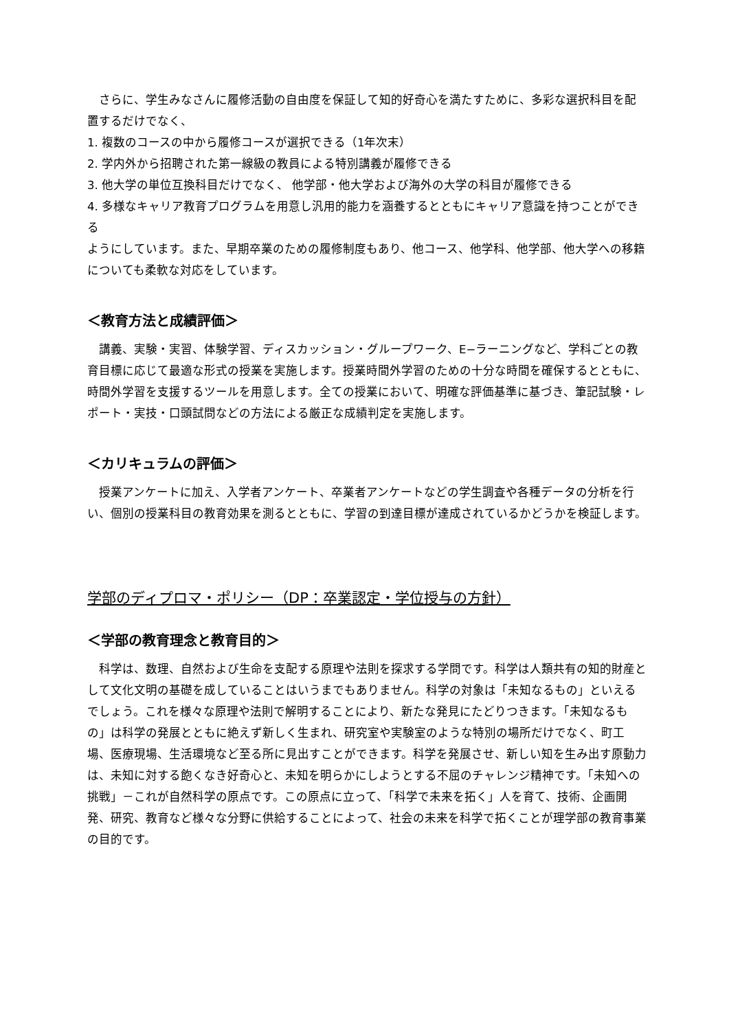さらに、学生みなさんに履修活動の自由度を保証して知的好奇心を満たすために、多彩な選択科目を配置するだけでなく、
1. 複数のコースの中から履修コースが選択できる（1年次末）
2. 学内外から招聘された第一線級の教員による特別講義が履修できる
3. 他大学の単位互換科目だけでなく、 他学部・他大学および海外の大学の科目が履修できる
4. 多様なキャリア教育プログラムを用意し汎用的能力を涵養するとともにキャリア意識を持つことができる
ようにしています。また、早期卒業のための履修制度もあり、他コース、他学科、他学部、他大学への移籍についても柔軟な対応をしています。
＜教育方法と成績評価＞
　講義、実験・実習、体験学習、ディスカッション・グループワーク、E−ラーニングなど、学科ごとの教育目標に応じて最適な形式の授業を実施します。授業時間外学習のための十分な時間を確保するとともに、時間外学習を支援するツールを用意します。全ての授業において、明確な評価基準に基づき、筆記試験・レポート・実技・口頭試問などの方法による厳正な成績判定を実施します。
＜カリキュラムの評価＞
　授業アンケートに加え、入学者アンケート、卒業者アンケートなどの学生調査や各種データの分析を行い、個別の授業科目の教育効果を測るとともに、学習の到達目標が達成されているかどうかを検証します。
学部のディプロマ・ポリシー（DP：卒業認定・学位授与の方針）
＜学部の教育理念と教育目的＞
　科学は、数理、自然および生命を支配する原理や法則を探求する学問です。科学は人類共有の知的財産として文化文明の基礎を成していることはいうまでもありません。科学の対象は「未知なるもの」といえるでしょう。これを様々な原理や法則で解明することにより、新たな発見にたどりつきます。「未知なるもの」は科学の発展とともに絶えず新しく生まれ、研究室や実験室のような特別の場所だけでなく、町工場、医療現場、生活環境など至る所に見出すことができます。科学を発展させ、新しい知を生み出す原動力は、未知に対する飽くなき好奇心と、未知を明らかにしようとする不屈のチャレンジ精神です。「未知への挑戦」－これが自然科学の原点です。この原点に立って、「科学で未来を拓く」人を育て、技術、企画開発、研究、教育など様々な分野に供給することによって、社会の未来を科学で拓くことが理学部の教育事業の目的です。